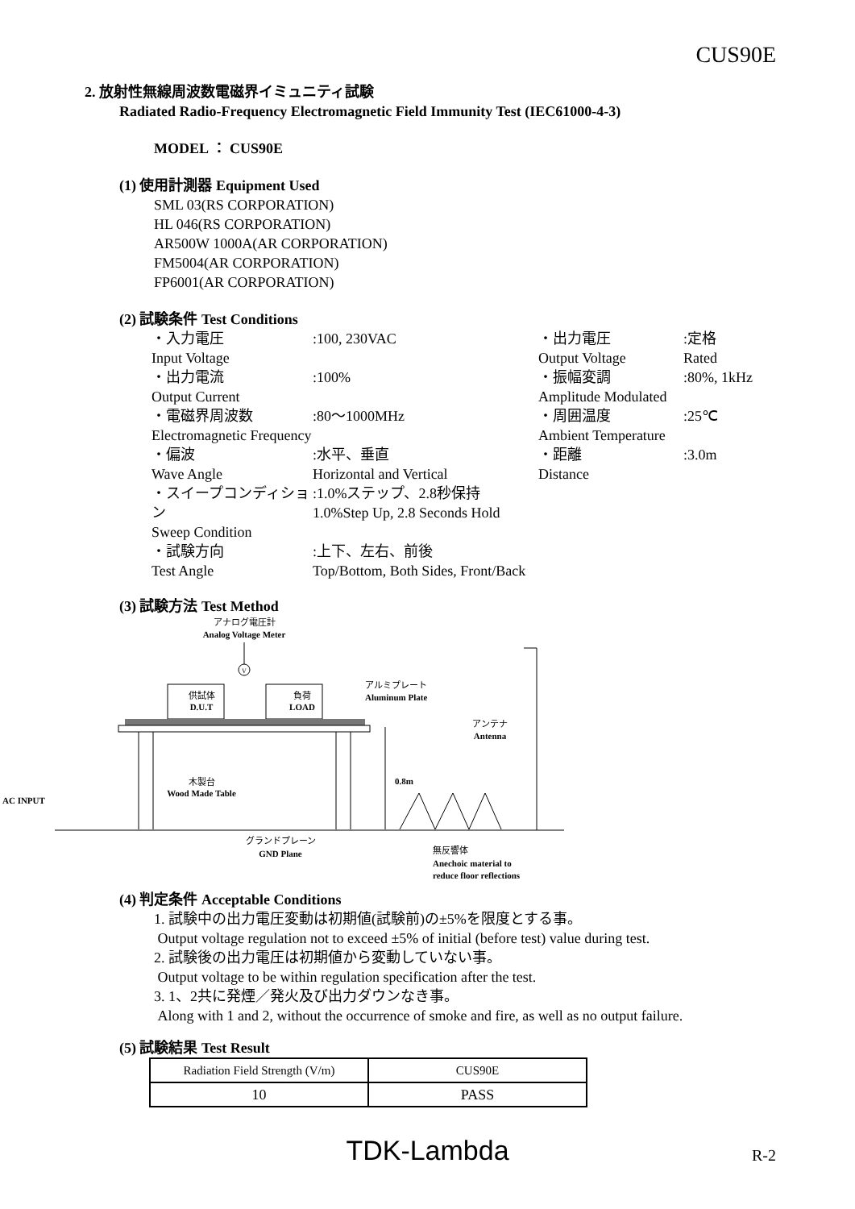CUS90E
2. 放射性無線周波数電磁界イミュニティ試験
Radiated Radio-Frequency Electromagnetic Field Immunity Test (IEC61000-4-3)
MODEL ： CUS90E
(1) 使用計測器 Equipment Used
SML 03(RS CORPORATION)
HL 046(RS CORPORATION)
AR500W 1000A(AR CORPORATION)
FM5004(AR CORPORATION)
FP6001(AR CORPORATION)
(2) 試験条件 Test Conditions
・入力電圧
Input Voltage
:100, 230VAC
・出力電圧
Output Voltage
:定格
Rated
・出力電流
Output Current
:100%
・振幅変調
Amplitude Modulated
:80%, 1kHz
・電磁界周波数
Electromagnetic Frequency
:80～1000MHz
・周囲温度
Ambient Temperature
:25℃
・偏波
Wave Angle
:水平、垂直
Horizontal and Vertical
・距離
Distance
:3.0m
・スイープコンディション
Sweep Condition
:1.0%ステップ、2.8秒保持
1.0%Step Up, 2.8 Seconds Hold
・試験方向
Test Angle
:上下、左右、前後
Top/Bottom, Both Sides, Front/Back
(3) 試験方法 Test Method
アナログ電圧計
Analog Voltage Meter
V
供試体
D.U.T
負荷
LOAD
木製台
Wood Made Table
アルミプレート
Aluminum Plate
アンテナ
Antenna
0.8m
AC INPUT
グランドプレーン
GND Plane
無反響体
Anechoic material to
reduce floor reflections
(4) 判定条件 Acceptable Conditions
1. 試験中の出力電圧変動は初期値(試験前)の±5%を限度とする事。
Output voltage regulation not to exceed ±5% of initial (before test) value during test.
2. 試験後の出力電圧は初期値から変動していない事。
Output voltage to be within regulation specification after the test.
3. 1、2共に発煙／発火及び出力ダウンなき事。
Along with 1 and 2, without the occurrence of smoke and fire, as well as no output failure.
(5) 試験結果 Test Result
| Radiation Field Strength (V/m) | CUS90E |
| 10 | PASS |
TDK-Lambda R-2